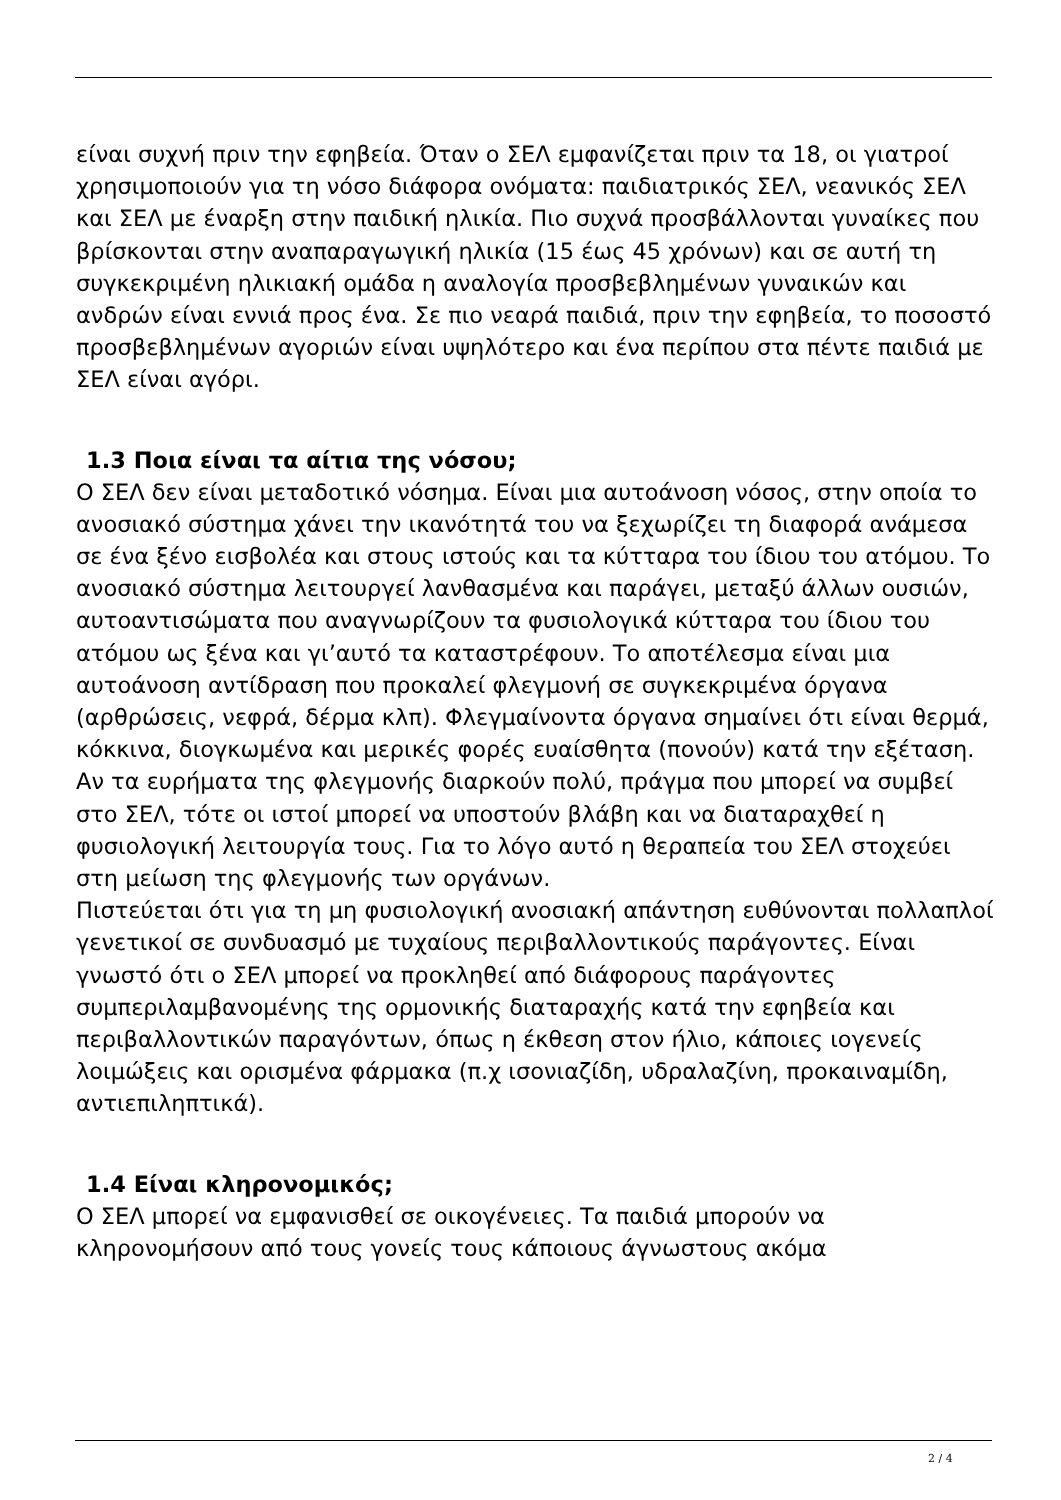είναι συχνή πριν την εφηβεία. Όταν ο ΣΕΛ εμφανίζεται πριν τα 18, οι γιατροί χρησιμοποιούν για τη νόσο διάφορα ονόματα: παιδιατρικός ΣΕΛ, νεανικός ΣΕΛ και ΣΕΛ με έναρξη στην παιδική ηλικία. Πιο συχνά προσβάλλονται γυναίκες που βρίσκονται στην αναπαραγωγική ηλικία (15 έως 45 χρόνων) και σε αυτή τη συγκεκριμένη ηλικιακή ομάδα η αναλογία προσβεβλημένων γυναικών και ανδρών είναι εννιά προς ένα. Σε πιο νεαρά παιδιά, πριν την εφηβεία, το ποσοστό προσβεβλημένων αγοριών είναι υψηλότερο και ένα περίπου στα πέντε παιδιά με ΣΕΛ είναι αγόρι.
1.3 Ποια είναι τα αίτια της νόσου;
Ο ΣΕΛ δεν είναι μεταδοτικό νόσημα. Είναι μια αυτοάνοση νόσος, στην οποία το ανοσιακό σύστημα χάνει την ικανότητά του να ξεχωρίζει τη διαφορά ανάμεσα σε ένα ξένο εισβολέα και στους ιστούς και τα κύτταρα του ίδιου του ατόμου. Το ανοσιακό σύστημα λειτουργεί λανθασμένα και παράγει, μεταξύ άλλων ουσιών, αυτοαντισώματα που αναγνωρίζουν τα φυσιολογικά κύτταρα του ίδιου του ατόμου ως ξένα και γι’αυτό τα καταστρέφουν. Το αποτέλεσμα είναι μια αυτοάνοση αντίδραση που προκαλεί φλεγμονή σε συγκεκριμένα όργανα (αρθρώσεις, νεφρά, δέρμα κλπ). Φλεγμαίνοντα όργανα σημαίνει ότι είναι θερμά, κόκκινα, διογκωμένα και μερικές φορές ευαίσθητα (πονούν) κατά την εξέταση. Αν τα ευρήματα της φλεγμονής διαρκούν πολύ, πράγμα που μπορεί να συμβεί στο ΣΕΛ, τότε οι ιστοί μπορεί να υποστούν βλάβη και να διαταραχθεί η φυσιολογική λειτουργία τους. Για το λόγο αυτό η θεραπεία του ΣΕΛ στοχεύει στη μείωση της φλεγμονής των οργάνων.
Πιστεύεται ότι για τη μη φυσιολογική ανοσιακή απάντηση ευθύνονται πολλαπλοί γενετικοί σε συνδυασμό με τυχαίους περιβαλλοντικούς παράγοντες. Είναι γνωστό ότι ο ΣΕΛ μπορεί να προκληθεί από διάφορους παράγοντες συμπεριλαμβανομένης της ορμονικής διαταραχής κατά την εφηβεία και περιβαλλοντικών παραγόντων, όπως η έκθεση στον ήλιο, κάποιες ιογενείς λοιμώξεις και ορισμένα φάρμακα (π.χ ισονιαζίδη, υδραλαζίνη, προκαιναμίδη, αντιεπιληπτικά).
1.4 Είναι κληρονομικός;
Ο ΣΕΛ μπορεί να εμφανισθεί σε οικογένειες. Τα παιδιά μπορούν να κληρονομήσουν από τους γονείς τους κάποιους άγνωστους ακόμα
2 / 4